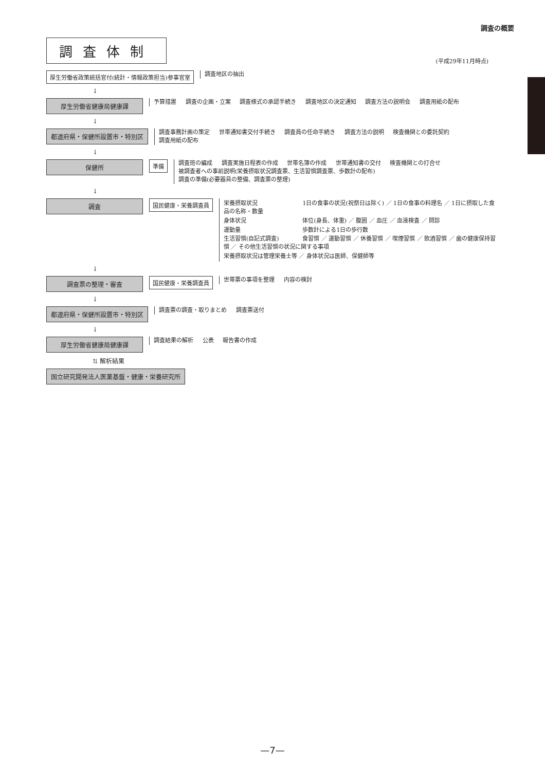調査の概要
(平成29年11月時点)
調査体制
厚生労働省政策統括官付(統計・情報政策担当)参事官室
調査地区の抽出
↓
厚生労働省健康局健康課
予算措置 調査の企画・立案 調査様式の承認手続き 調査地区の決定通知 調査方法の説明会 調査用紙の配布
↓
都道府県・保健所設置市・特別区
調査事務計画の策定 世帯通知書交付手続き 調査員の任命手続き 調査方法の説明 検査機関との委託契約 調査用紙の配布
↓
保健所 準備
調査班の編成 調査実施日程表の作成 世帯名簿の作成 世帯通知書の交付 検査機関との打合せ 被調査者への事前説明(栄養摂取状況調査票、生活習慣調査票、歩数計の配布) 調査の準備(必要器具の整備、調査票の整理)
↓
調査 国民健康・栄養調査員
栄養摂取状況 1日の食事の状況(祝祭日は除く) ／ 1日の食事の料理名 ／ 1日に摂取した食品の名称・数量
身体状況 体位(身長、体重) ／ 腹囲 ／ 血圧 ／ 血液検査 ／ 問診
運動量 歩数計による1日の歩行数
生活習慣(自記式調査) 食習慣 ／ 運動習慣 ／ 休養習慣 ／ 喫煙習慣 ／ 飲酒習慣 ／ 歯の健康保持習慣 ／ その他生活習慣の状況に関する事項
栄養摂取状況は管理栄養士等 ／ 身体状況は医師、保健師等
↓
調査票の整理・審査 国民健康・栄養調査員
世帯票の事項を整理 内容の検討
↓
都道府県・保健所設置市・特別区
調査票の調査・取りまとめ 調査票送付
↓
厚生労働省健康局健康課
調査結果の解析 公表 報告書の作成
⇅ 解析結果
国立研究開発法人医薬基盤・健康・栄養研究所
—7—